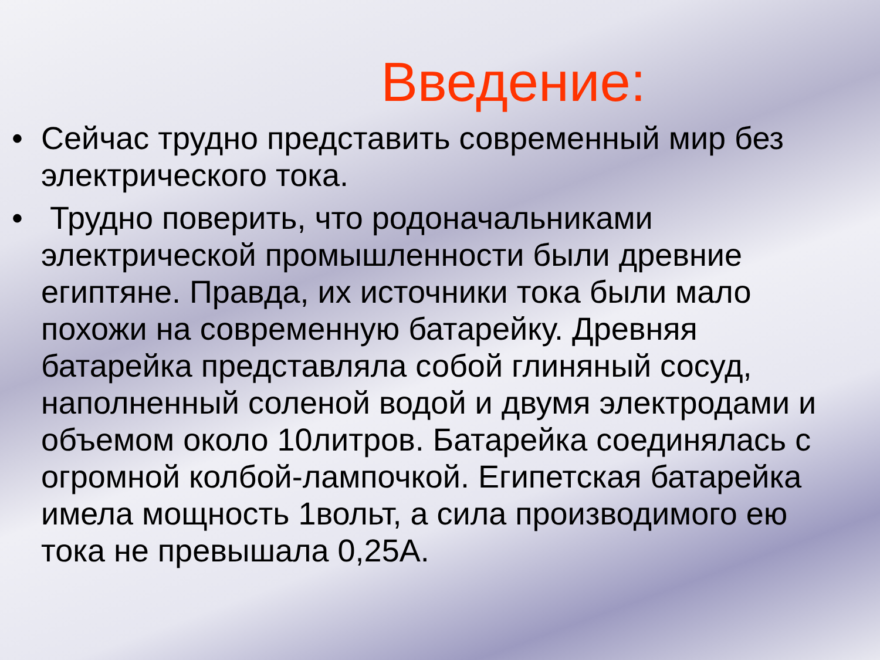Введение:
• Сейчас трудно представить современный мир без электрического тока.
• Трудно поверить, что родоначальниками электрической промышленности были древние египтяне. Правда, их источники тока были мало похожи на современную батарейку. Древняя батарейка представляла собой глиняный сосуд, наполненный соленой водой и двумя электродами и объемом около 10литров. Батарейка соединялась с огромной колбой-лампочкой. Египетская батарейка имела мощность 1вольт, а сила производимого ею тока не превышала 0,25А.